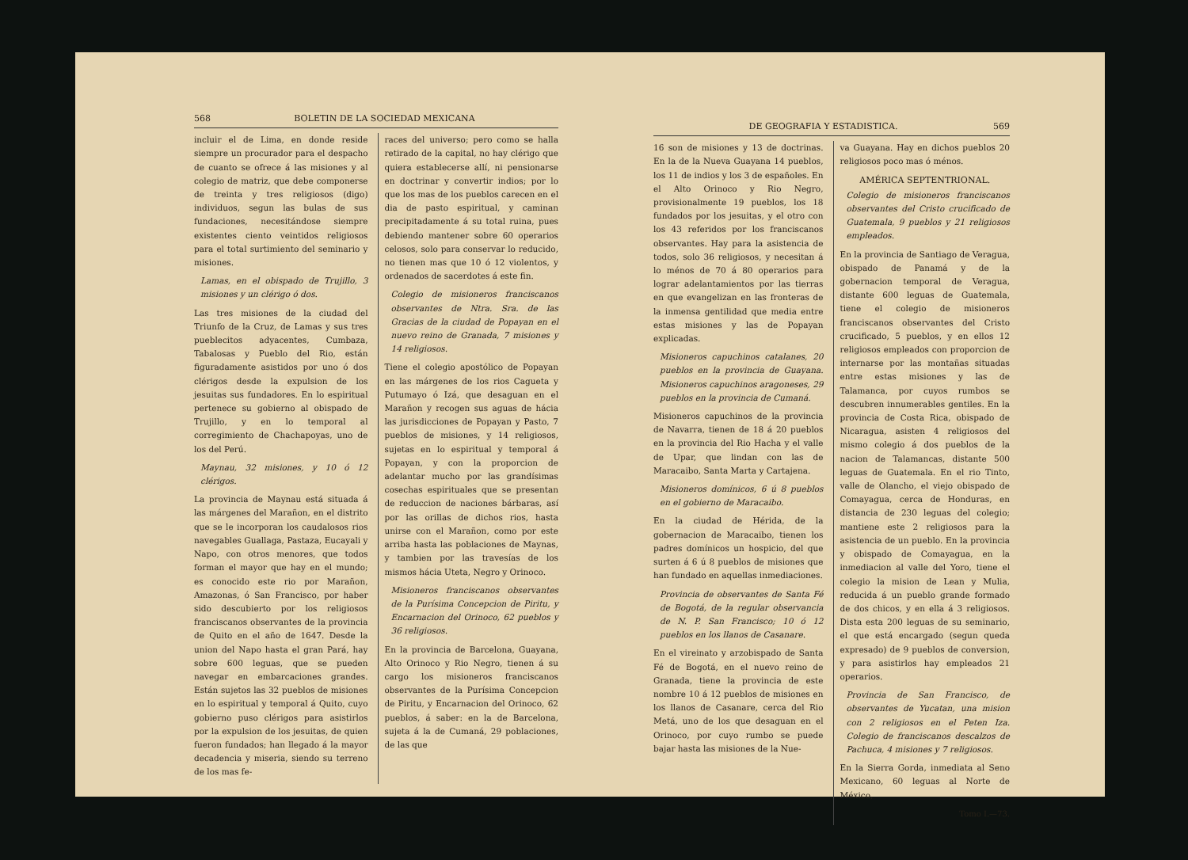568 BOLETIN DE LA SOCIEDAD MEXICANA
incluir el de Lima, en donde reside siempre un procurador para el despacho de cuanto se ofrece á las misiones y al colegio de matriz, que debe componerse de treinta y tres religiosos (digo) individuos, segun las bulas de sus fundaciones, necesitándose siempre existentes ciento veintidos religiosos para el total surtimiento del seminario y misiones.
Lamas, en el obispado de Trujillo, 3 misiones y un clérigo ó dos.
Las tres misiones de la ciudad del Triunfo de la Cruz, de Lamas y sus tres pueblecitos adyacentes, Cumbaza, Tabalosas y Pueblo del Rio, están figuradamente asistidos por uno ó dos clérigos desde la expulsion de los jesuitas sus fundadores. En lo espiritual pertenece su gobierno al obispado de Trujillo, y en lo temporal al corregimiento de Chachapoyas, uno de los del Perú.
Maynau, 32 misiones, y 10 ó 12 clérigos.
La provincia de Maynau está situada á las márgenes del Marañon, en el distrito que se le incorporan los caudalosos rios navegables Guallaga, Pastaza, Eucayali y Napo, con otros menores, que todos forman el mayor que hay en el mundo; es conocido este rio por Marañon, Amazonas, ó San Francisco, por haber sido descubierto por los religiosos franciscanos observantes de la provincia de Quito en el año de 1647. Desde la union del Napo hasta el gran Pará, hay sobre 600 leguas, que se pueden navegar en embarcaciones grandes. Están sujetos las 32 pueblos de misiones en lo espiritual y temporal á Quito, cuyo gobierno puso clérigos para asistirlos por la expulsion de los jesuitas, de quien fueron fundados; han llegado á la mayor decadencia y miseria, siendo su terreno de los mas fe-
races del universo; pero como se halla retirado de la capital, no hay clérigo que quiera establecerse allí, ni pensionarse en doctrinar y convertir indios; por lo que los mas de los pueblos carecen en el dia de pasto espiritual, y caminan precipitadamente á su total ruina, pues debiendo mantener sobre 60 operarios celosos, solo para conservar lo reducido, no tienen mas que 10 ó 12 violentos, y ordenados de sacerdotes á este fin.
Colegio de misioneros franciscanos observantes de Ntra. Sra. de las Gracias de la ciudad de Popayan en el nuevo reino de Granada, 7 misiones y 14 religiosos.
Tiene el colegio apostólico de Popayan en las márgenes de los rios Cagueta y Putumayo ó Izá, que desaguan en el Marañon y recogen sus aguas de hácia las jurisdicciones de Popayan y Pasto, 7 pueblos de misiones, y 14 religiosos, sujetas en lo espiritual y temporal á Popayan, y con la proporcion de adelantar mucho por las grandísimas cosechas espirituales que se presentan de reduccion de naciones bárbaras, así por las orillas de dichos rios, hasta unirse con el Marañon, como por este arriba hasta las poblaciones de Maynas, y tambien por las travesías de los mismos hácia Uteta, Negro y Orinoco.
Misioneros franciscanos observantes de la Purísima Concepcion de Piritu, y Encarnacion del Orinoco, 62 pueblos y 36 religiosos.
En la provincia de Barcelona, Guayana, Alto Orinoco y Rio Negro, tienen á su cargo los misioneros franciscanos observantes de la Purísima Concepcion de Piritu, y Encarnacion del Orinoco, 62 pueblos, á saber: en la de Barcelona, sujeta á la de Cumaná, 29 poblaciones, de las que
DE GEOGRAFIA Y ESTADISTICA. 569
16 son de misiones y 13 de doctrinas. En la de la Nueva Guayana 14 pueblos, los 11 de indios y los 3 de españoles. En el Alto Orinoco y Rio Negro, provisionalmente 19 pueblos, los 18 fundados por los jesuitas, y el otro con los 43 referidos por los franciscanos observantes. Hay para la asistencia de todos, solo 36 religiosos, y necesitan á lo ménos de 70 á 80 operarios para lograr adelantamientos por las tierras en que evangelizan en las fronteras de la inmensa gentilidad que media entre estas misiones y las de Popayan explicadas.
Misioneros capuchinos catalanes, 20 pueblos en la provincia de Guayana. Misioneros capuchinos aragoneses, 29 pueblos en la provincia de Cumaná.
Misioneros capuchinos de la provincia de Navarra, tienen de 18 á 20 pueblos en la provincia del Rio Hacha y el valle de Upar, que lindan con las de Maracaibo, Santa Marta y Cartajena.
Misioneros domínicos, 6 ú 8 pueblos en el gobierno de Maracaibo.
En la ciudad de Hérida, de la gobernacion de Maracaibo, tienen los padres domínicos un hospicio, del que surten á 6 ú 8 pueblos de misiones que han fundado en aquellas inmediaciones.
Provincia de observantes de Santa Fé de Bogotá, de la regular observancia de N. P. San Francisco; 10 ó 12 pueblos en los llanos de Casanare.
En el vireinato y arzobispado de Santa Fé de Bogotá, en el nuevo reino de Granada, tiene la provincia de este nombre 10 á 12 pueblos de misiones en los llanos de Casanare, cerca del Rio Metá, uno de los que desaguan en el Orinoco, por cuyo rumbo se puede bajar hasta las misiones de la Nue-
va Guayana. Hay en dichos pueblos 20 religiosos poco mas ó ménos.
AMÉRICA SEPTENTRIONAL.
Colegio de misioneros franciscanos observantes del Cristo crucificado de Guatemala, 9 pueblos y 21 religiosos empleados.
En la provincia de Santiago de Veragua, obispado de Panamá y de la gobernacion temporal de Veragua, distante 600 leguas de Guatemala, tiene el colegio de misioneros franciscanos observantes del Cristo crucificado, 5 pueblos, y en ellos 12 religiosos empleados con proporcion de internarse por las montañas situadas entre estas misiones y las de Talamanca, por cuyos rumbos se descubren innumerables gentiles. En la provincia de Costa Rica, obispado de Nicaragua, asisten 4 religiosos del mismo colegio á dos pueblos de la nacion de Talamancas, distante 500 leguas de Guatemala. En el rio Tinto, valle de Olancho, el viejo obispado de Comayagua, cerca de Honduras, en distancia de 230 leguas del colegio; mantiene este 2 religiosos para la asistencia de un pueblo. En la provincia y obispado de Comayagua, en la inmediacion al valle del Yoro, tiene el colegio la mision de Lean y Mulia, reducida á un pueblo grande formado de dos chicos, y en ella á 3 religiosos. Dista esta 200 leguas de su seminario, el que está encargado (segun queda expresado) de 9 pueblos de conversion, y para asistirlos hay empleados 21 operarios.
Provincia de San Francisco, de observantes de Yucatan, una mision con 2 religiosos en el Peten Iza. Colegio de franciscanos descalzos de Pachuca, 4 misiones y 7 religiosos.
En la Sierra Gorda, inmediata al Seno Mexicano, 60 leguas al Norte de México,
Tomo I.—73.